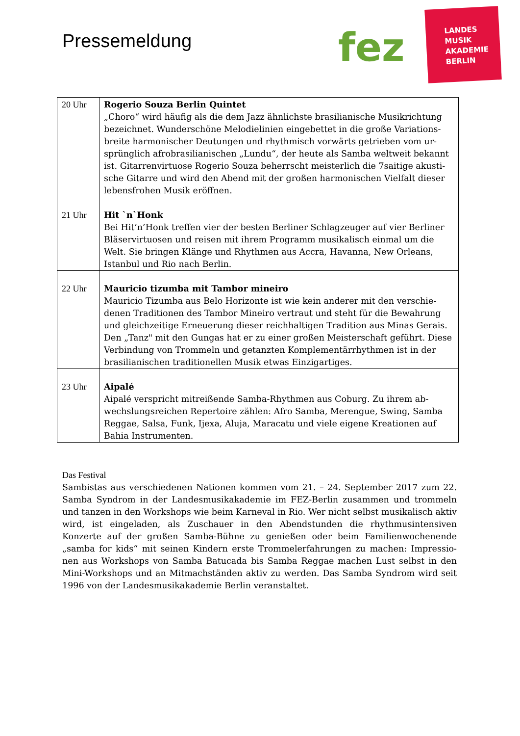Pressemeldung fez
LANDES
MUSIK
AKADEMIE
BERLIN
| 20 Uhr | Rogerio Souza Berlin Quintet „Choro“ wird häufig als die dem Jazz ähnlichste brasilianische Musikrichtung bezeichnet. Wunderschöne Melodielinien eingebettet in die große Variations-breite harmonischer Deutungen und rhythmisch vorwärts getrieben vom ur-sprünglich afrobrasilianischen „Lundu“, der heute als Samba weltweit bekannt ist. Gitarrenvirtuose Rogerio Souza beherrscht meisterlich die 7saitige akusti-sche Gitarre und wird den Abend mit der großen harmonischen Vielfalt dieser lebensfrohen Musik eröffnen. |
| 21 Uhr | Hit `n`Honk Bei Hit’n’Honk treffen vier der besten Berliner Schlagzeuger auf vier Berliner Bläservirtuosen und reisen mit ihrem Programm musikalisch einmal um die Welt. Sie bringen Klänge und Rhythmen aus Accra, Havanna, New Orleans, Istanbul und Rio nach Berlin. |
| 22 Uhr | Mauricio tizumba mit Tambor mineiro Mauricio Tizumba aus Belo Horizonte ist wie kein anderer mit den verschie-denen Traditionen des Tambor Mineiro vertraut und steht für die Bewahrung und gleichzeitige Erneuerung dieser reichhaltigen Tradition aus Minas Gerais. Den „Tanz" mit den Gungas hat er zu einer großen Meisterschaft geführt. Diese Verbindung von Trommeln und getanzten Komplementärrhythmen ist in der brasilianischen traditionellen Musik etwas Einzigartiges. |
| 23 Uhr | Aipalé Aipalé verspricht mitreißende Samba-Rhythmen aus Coburg. Zu ihrem ab-wechslungsreichen Repertoire zählen: Afro Samba, Merengue, Swing, Samba Reggae, Salsa, Funk, Ijexa, Aluja, Maracatu und viele eigene Kreationen auf Bahia Instrumenten. |
Das Festival
Sambistas aus verschiedenen Nationen kommen vom 21. – 24. September 2017 zum 22. Samba Syndrom in der Landesmusikakademie im FEZ-Berlin zusammen und trommeln und tanzen in den Workshops wie beim Karneval in Rio. Wer nicht selbst musikalisch aktiv wird, ist eingeladen, als Zuschauer in den Abendstunden die rhythmusintensiven Konzerte auf der großen Samba-Bühne zu genießen oder beim Familienwochenende „samba for kids“ mit seinen Kindern erste Trommelerfahrungen zu machen: Impressio-nen aus Workshops von Samba Batucada bis Samba Reggae machen Lust selbst in den Mini-Workshops und an Mitmachständen aktiv zu werden. Das Samba Syndrom wird seit 1996 von der Landesmusikakademie Berlin veranstaltet.